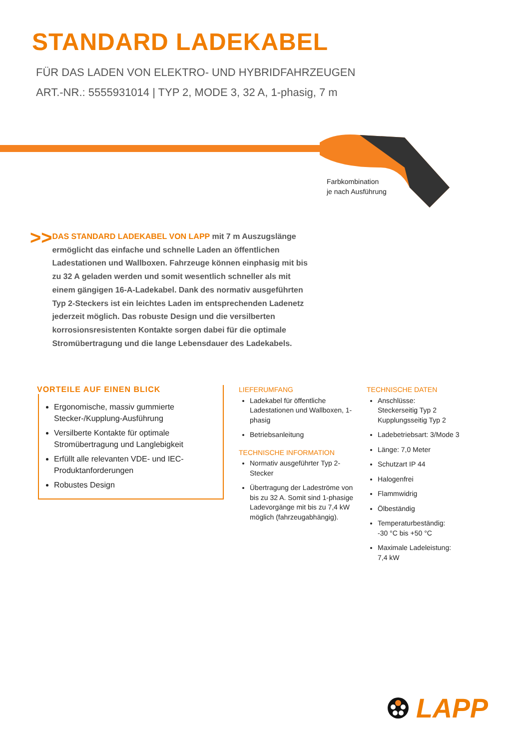STANDARD LADEKABEL
FÜR DAS LADEN VON ELEKTRO- UND HYBRIDFAHRZEUGEN
ART.-NR.: 5555931014 | TYP 2, MODE 3, 32 A, 1-phasig, 7 m
Farbkombination
je nach Ausführung
>>
DAS STANDARD LADEKABEL VON LAPP mit 7 m Auszugslänge ermöglicht das einfache und schnelle Laden an öffentlichen Ladestationen und Wallboxen. Fahrzeuge können einphasig mit bis zu 32 A geladen werden und somit wesentlich schneller als mit einem gängigen 16-A-Ladekabel. Dank des normativ ausgeführten Typ 2-Steckers ist ein leichtes Laden im entsprechenden Ladenetz jederzeit möglich. Das robuste Design und die versilberten korrosionsresistenten Kontakte sorgen dabei für die optimale Stromübertragung und die lange Lebensdauer des Ladekabels.
VORTEILE AUF EINEN BLICK
Ergonomische, massiv gummierte Stecker-/Kupplung-Ausführung
Versilberte Kontakte für optimale Stromübertragung und Langlebigkeit
Erfüllt alle relevanten VDE- und IEC-Produktanforderungen
Robustes Design
LIEFERUMFANG
Ladekabel für öffentliche Ladestationen und Wallboxen, 1-phasig
Betriebsanleitung
TECHNISCHE INFORMATION
Normativ ausgeführter Typ 2-Stecker
Übertragung der Ladeströme von bis zu 32 A. Somit sind 1-phasige Ladevorgänge mit bis zu 7,4 kW möglich (fahrzeugabhängig).
TECHNISCHE DATEN
Anschlüsse:
Steckerseitig Typ 2
Kupplungsseitig Typ 2
Ladebetriebsart: 3/Mode 3
Länge: 7,0 Meter
Schutzart IP 44
Halogenfrei
Flammwidrig
Ölbeständig
Temperaturbeständig:
-30 °C bis +50 °C
Maximale Ladeleistung:
7,4 kW
LAPP